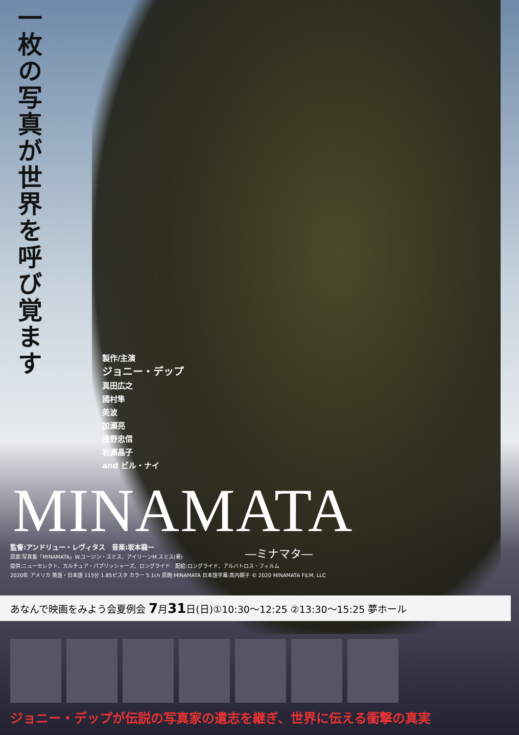一枚の写真が世界を呼び覚ます
製作/主演
ジョニー・デップ
真田広之
國村隼
美波
加瀬亮
浅野忠信
岩瀬晶子
and ビル・ナイ
MINAMATA
監督:アンドリュー・レヴィタス　音楽:坂本龍一
原案:写真集「MINAMATA」W.ユージン・スミス、アイリーンM.スミス(著)
提供:ニューセレクト、カルチュア・パブリッシャーズ、ロングライド　配給:ロングライド、アルバトロス・フィルム
2020年 アメリカ 英語・日本語 115分 1.85ビスタ カラー 5.1ch 原題:MINAMATA 日本語字幕:髙内朝子 © 2020 MINAMATA FILM, LLC
―ミナマタ―
あなんで映画をみよう会夏例会 7月31日(日)①10:30～12:25 ②13:30～15:25 夢ホール
ジョニー・デップが伝説の写真家の遺志を継ぎ、世界に伝える衝撃の真実